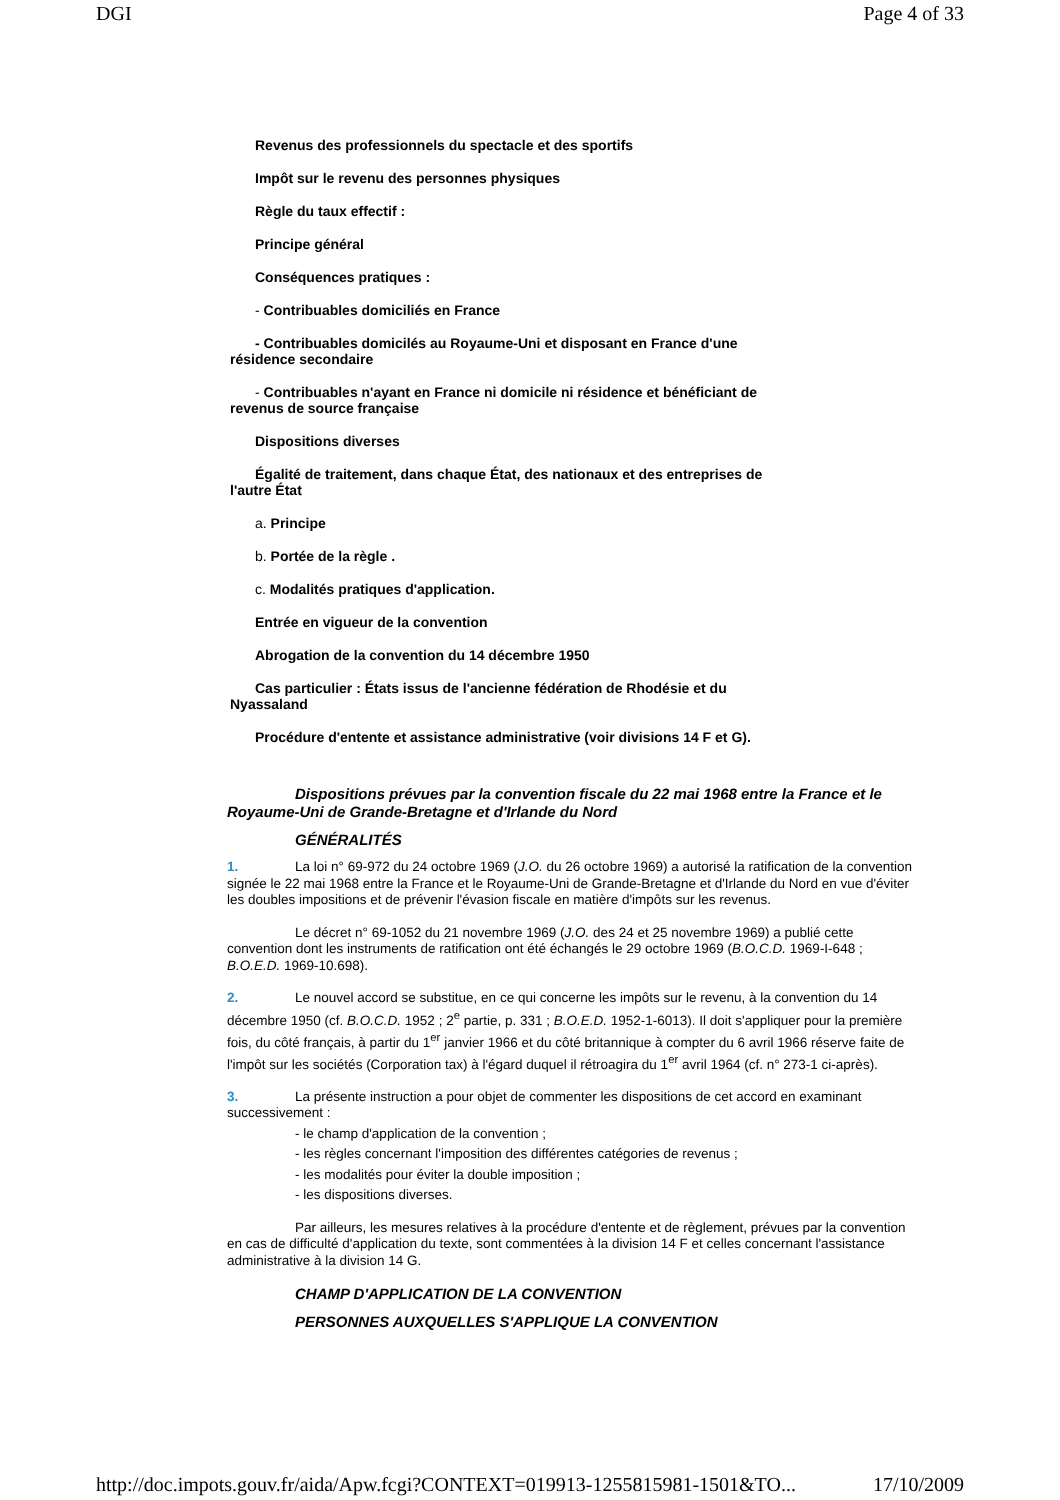DGI Page 4 of 33
Revenus des professionnels du spectacle et des sportifs
Impôt sur le revenu des personnes physiques
Règle du taux effectif :
Principe général
Conséquences pratiques :
- Contribuables domiciliés en France
- Contribuables domicilés au Royaume-Uni et disposant en France d'une résidence secondaire
- Contribuables n'ayant en France ni domicile ni résidence et bénéficiant de revenus de source française
Dispositions diverses
Égalité de traitement, dans chaque État, des nationaux et des entreprises de l'autre État
a. Principe
b. Portée de la règle .
c. Modalités pratiques d'application.
Entrée en vigueur de la convention
Abrogation de la convention du 14 décembre 1950
Cas particulier : États issus de l'ancienne fédération de Rhodésie et du Nyassaland
Procédure d'entente et assistance administrative (voir divisions 14 F et G).
Dispositions prévues par la convention fiscale du 22 mai 1968 entre la France et le Royaume-Uni de Grande-Bretagne et d'Irlande du Nord
GÉNÉRALITÉS
1. La loi n° 69-972 du 24 octobre 1969 (J.O. du 26 octobre 1969) a autorisé la ratification de la convention signée le 22 mai 1968 entre la France et le Royaume-Uni de Grande-Bretagne et d'Irlande du Nord en vue d'éviter les doubles impositions et de prévenir l'évasion fiscale en matière d'impôts sur les revenus.
Le décret n° 69-1052 du 21 novembre 1969 (J.O. des 24 et 25 novembre 1969) a publié cette convention dont les instruments de ratification ont été échangés le 29 octobre 1969 (B.O.C.D. 1969-I-648 ; B.O.E.D. 1969-10.698).
2. Le nouvel accord se substitue, en ce qui concerne les impôts sur le revenu, à la convention du 14 décembre 1950 (cf. B.O.C.D. 1952 ; 2<sup>e</sup> partie, p. 331 ; B.O.E.D. 1952-1-6013). Il doit s'appliquer pour la première fois, du côté français, à partir du 1<sup>er</sup> janvier 1966 et du côté britannique à compter du 6 avril 1966 réserve faite de l'impôt sur les sociétés (Corporation tax) à l'égard duquel il rétroagira du 1<sup>er</sup> avril 1964 (cf. n° 273-1 ci-après).
3. La présente instruction a pour objet de commenter les dispositions de cet accord en examinant successivement :
- le champ d'application de la convention ;
- les règles concernant l'imposition des différentes catégories de revenus ;
- les modalités pour éviter la double imposition ;
- les dispositions diverses.
Par ailleurs, les mesures relatives à la procédure d'entente et de règlement, prévues par la convention en cas de difficulté d'application du texte, sont commentées à la division 14 F et celles concernant l'assistance administrative à la division 14 G.
CHAMP D'APPLICATION DE LA CONVENTION
PERSONNES AUXQUELLES S'APPLIQUE LA CONVENTION
http://doc.impots.gouv.fr/aida/Apw.fcgi?CONTEXT=019913-1255815981-1501&TO... 17/10/2009